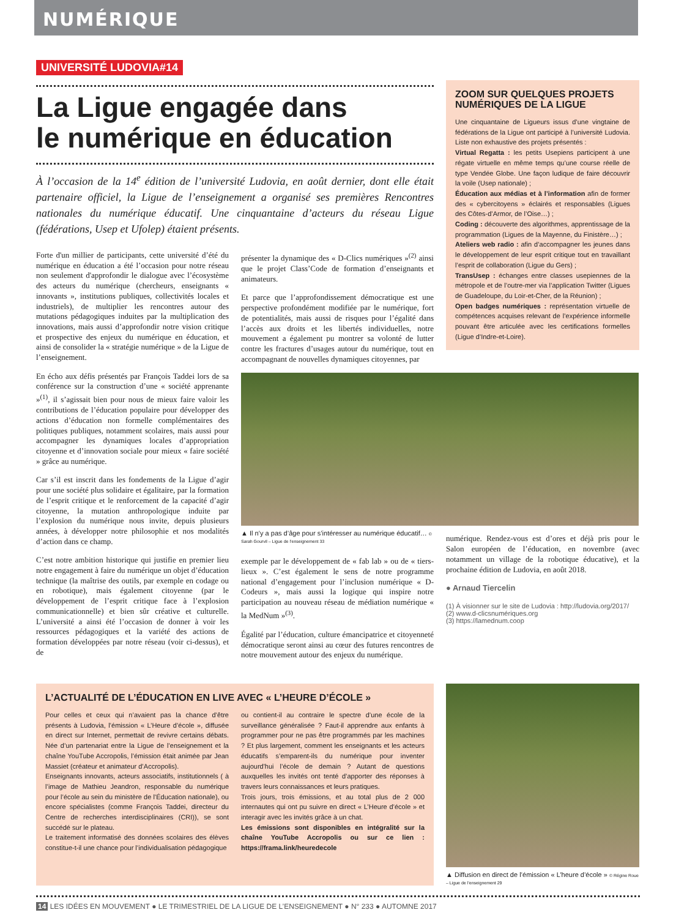NUMÉRIQUE
UNIVERSITÉ LUDOVIA#14
La Ligue engagée dans
le numérique en éducation
À l’occasion de la 14<sup>e</sup> édition de l’université Ludovia, en août dernier, dont elle était partenaire officiel, la Ligue de l’enseignement a organisé ses premières Rencontres nationales du numérique éducatif. Une cinquantaine d’acteurs du réseau Ligue (fédérations, Usep et Ufolep) étaient présents.
Forte d'un millier de participants, cette université d’été du numérique en éducation a été l’occasion pour notre réseau non seulement d'approfondir le dialogue avec l’écosystème des acteurs du numérique (chercheurs, enseignants « innovants », institutions publiques, collectivités locales et industriels), de multiplier les rencontres autour des mutations pédagogiques induites par la multiplication des innovations, mais aussi d’approfondir notre vision critique et prospective des enjeux du numérique en éducation, et ainsi de consolider la « stratégie numérique » de la Ligue de l’enseignement.
En écho aux défis présentés par François Taddei lors de sa conférence sur la construction d’une « société apprenante »<sup>(1)</sup>, il s’agissait bien pour nous de mieux faire valoir les contributions de l’éducation populaire pour développer des actions d’éducation non formelle complémentaires des politiques publiques, notamment scolaires, mais aussi pour accompagner les dynamiques locales d’appropriation citoyenne et d’innovation sociale pour mieux « faire société » grâce au numérique.
Car s’il est inscrit dans les fondements de la Ligue d’agir pour une société plus solidaire et égalitaire, par la formation de l’esprit critique et le renforcement de la capacité d’agir citoyenne, la mutation anthropologique induite par l’explosion du numérique nous invite, depuis plusieurs années, à développer notre philosophie et nos modalités d’action dans ce champ.
C’est notre ambition historique qui justifie en premier lieu notre engagement à faire du numérique un objet d’éducation technique (la maîtrise des outils, par exemple en codage ou en robotique), mais également citoyenne (par le développement de l’esprit critique face à l’explosion communicationnelle) et bien sûr créative et culturelle. L’université a ainsi été l’occasion de donner à voir les ressources pédagogiques et la variété des actions de formation développées par notre réseau (voir ci-dessus), et de
présenter la dynamique des « D-Clics numériques »<sup>(2)</sup> ainsi que le projet Class’Code de formation d’enseignants et animateurs.
Et parce que l’approfondissement démocratique est une perspective profondément modifiée par le numérique, fort de potentialités, mais aussi de risques pour l’égalité dans l’accès aux droits et les libertés individuelles, notre mouvement a également pu montrer sa volonté de lutter contre les fractures d’usages autour du numérique, tout en accompagnant de nouvelles dynamiques citoyennes, par
▲ Il n’y a pas d’âge pour s’intéresser au numérique éducatif… © Sarah Gourvil – Ligue de l’enseignement 33
exemple par le développement de « fab lab » ou de « tiers-lieux ». C’est également le sens de notre programme national d’engagement pour l’inclusion numérique « D-Codeurs », mais aussi la logique qui inspire notre participation au nouveau réseau de médiation numérique « la MedNum »<sup>(3)</sup>.
Égalité par l’éducation, culture émancipatrice et citoyenneté démocratique seront ainsi au cœur des futures rencontres de notre mouvement autour des enjeux du numérique.
ZOOM SUR QUELQUES PROJETS NUMÉRIQUES DE LA LIGUE
Une cinquantaine de Ligueurs issus d’une vingtaine de fédérations de la Ligue ont participé à l’université Ludovia. Liste non exhaustive des projets présentés :
Virtual Regatta : les petits Usepiens participent à une régate virtuelle en même temps qu’une course réelle de type Vendée Globe. Une façon ludique de faire découvrir la voile (Usep nationale) ;
Éducation aux médias et à l’information afin de former des « cybercitoyens » éclairés et responsables (Ligues des Côtes-d’Armor, de l’Oise…) ;
Coding : découverte des algorithmes, apprentissage de la programmation (Ligues de la Mayenne, du Finistère…) ;
Ateliers web radio : afin d’accompagner les jeunes dans le développement de leur esprit critique tout en travaillant l’esprit de collaboration (Ligue du Gers) ;
TransUsep : échanges entre classes usepiennes de la métropole et de l’outre-mer via l’application Twitter (Ligues de Guadeloupe, du Loir-et-Cher, de la Réunion) ;
Open badges numériques : représentation virtuelle de compétences acquises relevant de l’expérience informelle pouvant être articulée avec les certifications formelles (Ligue d’Indre-et-Loire).
numérique. Rendez-vous est d’ores et déjà pris pour le Salon européen de l’éducation, en novembre (avec notamment un village de la robotique éducative), et la prochaine édition de Ludovia, en août 2018.
● Arnaud Tiercelin
(1) À visionner sur le site de Ludovia : http://ludovia.org/2017/
(2) www.d-clicsnumériques.org
(3) https://lamednum.coop
L’ACTUALITÉ DE L’ÉDUCATION EN LIVE AVEC « L’HEURE D’ÉCOLE »
Pour celles et ceux qui n’avaient pas la chance d’être présents à Ludovia, l’émission « L’Heure d’école », diffusée en direct sur Internet, permettait de revivre certains débats. Née d’un partenariat entre la Ligue de l’enseignement et la chaîne YouTube Accropolis, l’émission était animée par Jean Massiet (créateur et animateur d’Accropolis).
Enseignants innovants, acteurs associatifs, institutionnels ( à l’image de Mathieu Jeandron, responsable du numérique pour l’école au sein du ministère de l’Éducation nationale), ou encore spécialistes (comme François Taddei, directeur du Centre de recherches interdisciplinaires (CRI)), se sont succédé sur le plateau.
Le traitement informatisé des données scolaires des élèves constitue-t-il une chance pour l’individualisation pédagogique
ou contient-il au contraire le spectre d’une école de la surveillance généralisée ? Faut-il apprendre aux enfants à programmer pour ne pas être programmés par les machines ? Et plus largement, comment les enseignants et les acteurs éducatifs s’emparent-ils du numérique pour inventer aujourd'hui l’école de demain ? Autant de questions auxquelles les invités ont tenté d’apporter des réponses à travers leurs connaissances et leurs pratiques.
Trois jours, trois émissions, et au total plus de 2 000 internautes qui ont pu suivre en direct « L’Heure d’école » et interagir avec les invités grâce à un chat.
Les émissions sont disponibles en intégralité sur la chaîne YouTube Accropolis ou sur ce lien : https://frama.link/heuredecole
▲ Diffusion en direct de l’émission « L’heure d’école » © Régine Roue – Ligue de l’enseignement 29
14 LES IDÉES EN MOUVEMENT ● LE TRIMESTRIEL DE LA LIGUE DE L’ENSEIGNEMENT ● N° 233 ● AUTOMNE 2017